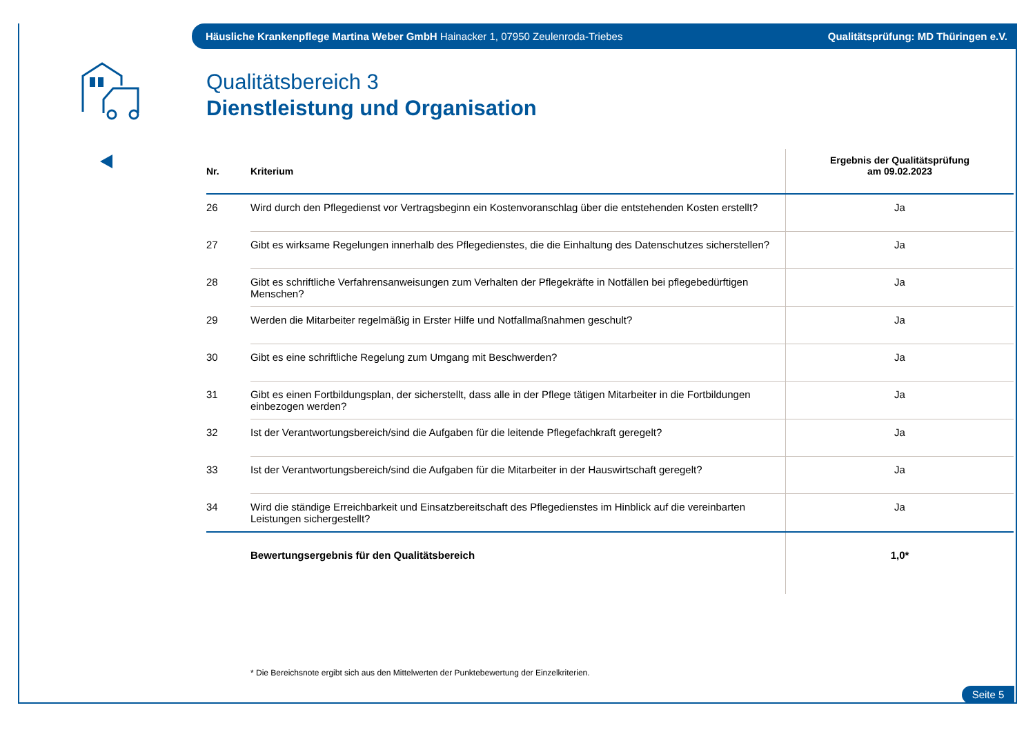Häusliche Krankenpflege Martina Weber GmbH Hainacker 1, 07950 Zeulenroda-Triebes Qualitätsprüfung: MD Thüringen e.V.
Qualitätsbereich 3
Dienstleistung und Organisation
| Nr. | Kriterium | Ergebnis der Qualitätsprüfung am 09.02.2023 |
| --- | --- | --- |
| 26 | Wird durch den Pflegedienst vor Vertragsbeginn ein Kostenvoranschlag über die entstehenden Kosten erstellt? | Ja |
| 27 | Gibt es wirksame Regelungen innerhalb des Pflegedienstes, die die Einhaltung des Datenschutzes sicherstellen? | Ja |
| 28 | Gibt es schriftliche Verfahrensanweisungen zum Verhalten der Pflegekräfte in Notfällen bei pflegebedürftigen Menschen? | Ja |
| 29 | Werden die Mitarbeiter regelmäßig in Erster Hilfe und Notfallmaßnahmen geschult? | Ja |
| 30 | Gibt es eine schriftliche Regelung zum Umgang mit Beschwerden? | Ja |
| 31 | Gibt es einen Fortbildungsplan, der sicherstellt, dass alle in der Pflege tätigen Mitarbeiter in die Fortbildungen einbezogen werden? | Ja |
| 32 | Ist der Verantwortungsbereich/sind die Aufgaben für die leitende Pflegefachkraft geregelt? | Ja |
| 33 | Ist der Verantwortungsbereich/sind die Aufgaben für die Mitarbeiter in der Hauswirtschaft geregelt? | Ja |
| 34 | Wird die ständige Erreichbarkeit und Einsatzbereitschaft des Pflegedienstes im Hinblick auf die vereinbarten Leistungen sichergestellt? | Ja |
| | Bewertungsergebnis für den Qualitätsbereich | 1,0* |
* Die Bereichsnote ergibt sich aus den Mittelwerten der Punktebewertung der Einzelkriterien.
Seite 5